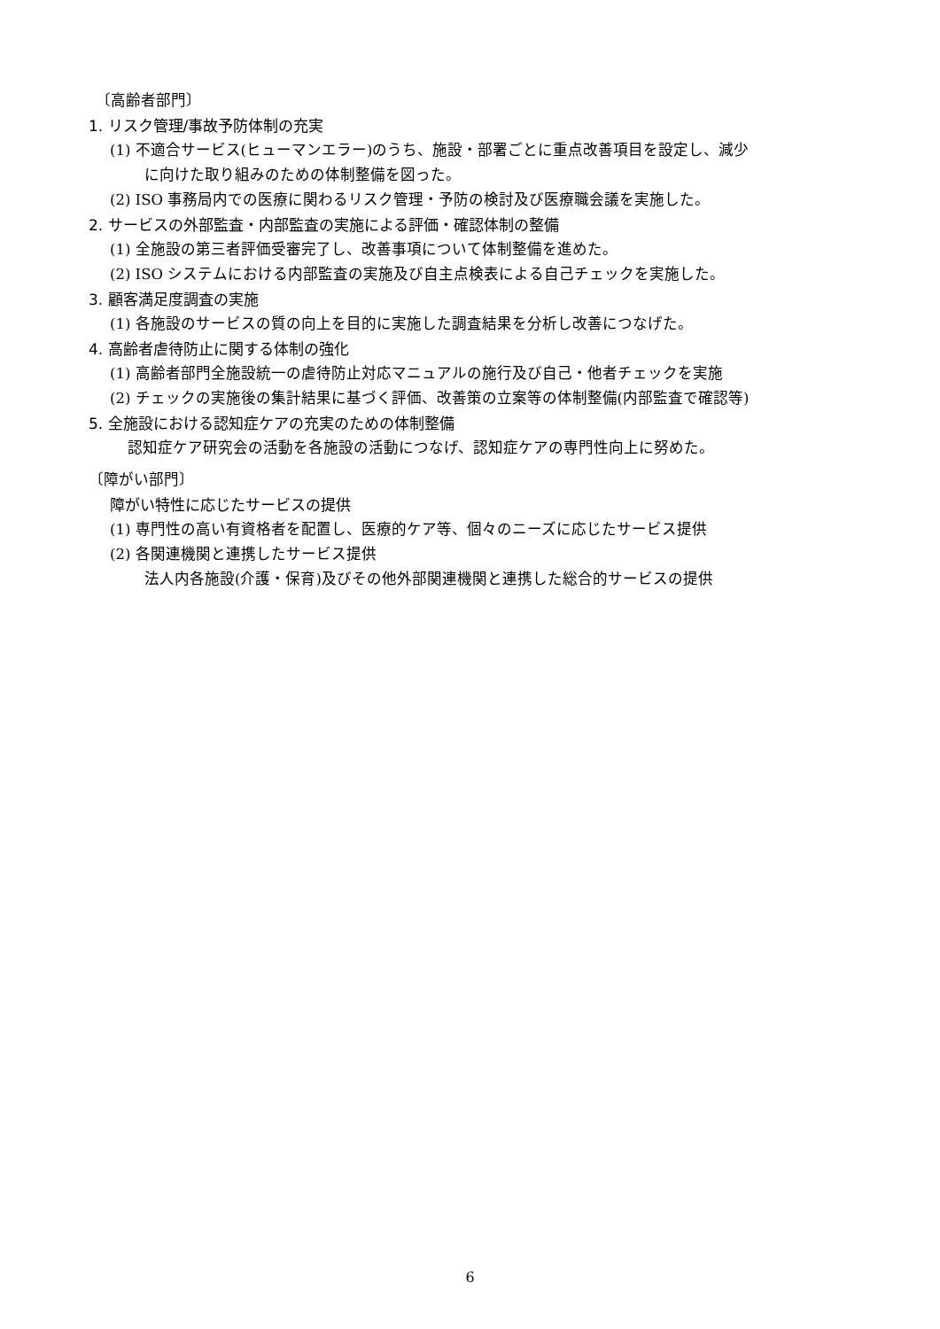〔高齢者部門〕
1. リスク管理/事故予防体制の充実
(1) 不適合サービス(ヒューマンエラー)のうち、施設・部署ごとに重点改善項目を設定し、減少
に向けた取り組みのための体制整備を図った。
(2) ISO 事務局内での医療に関わるリスク管理・予防の検討及び医療職会議を実施した。
2. サービスの外部監査・内部監査の実施による評価・確認体制の整備
(1) 全施設の第三者評価受審完了し、改善事項について体制整備を進めた。
(2) ISO システムにおける内部監査の実施及び自主点検表による自己チェックを実施した。
3. 顧客満足度調査の実施
(1) 各施設のサービスの質の向上を目的に実施した調査結果を分析し改善につなげた。
4. 高齢者虐待防止に関する体制の強化
(1) 高齢者部門全施設統一の虐待防止対応マニュアルの施行及び自己・他者チェックを実施
(2) チェックの実施後の集計結果に基づく評価、改善策の立案等の体制整備(内部監査で確認等)
5. 全施設における認知症ケアの充実のための体制整備
認知症ケア研究会の活動を各施設の活動につなげ、認知症ケアの専門性向上に努めた。
〔障がい部門〕
障がい特性に応じたサービスの提供
(1) 専門性の高い有資格者を配置し、医療的ケア等、個々のニーズに応じたサービス提供
(2) 各関連機関と連携したサービス提供
法人内各施設(介護・保育)及びその他外部関連機関と連携した総合的サービスの提供
6